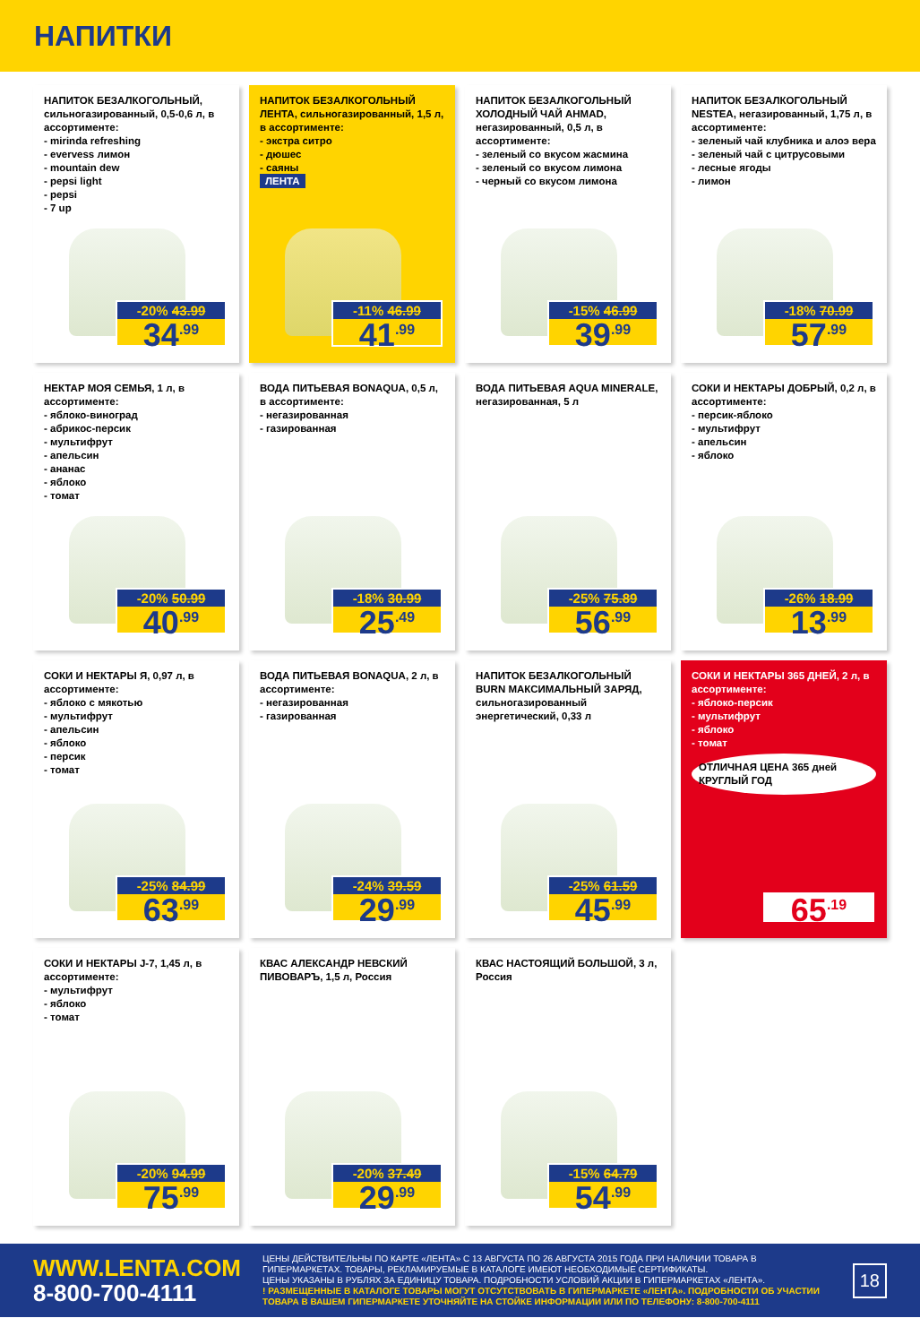НАПИТКИ
НАПИТОК БЕЗАЛКОГОЛЬНЫЙ, сильногазированный, 0,5-0,6 л, в ассортименте:
- mirinda refreshing
- evervess лимон
- mountain dew
- pepsi light
- pepsi
- 7 up
-20% 43.99
34<sup>.99</sup>
НАПИТОК БЕЗАЛКОГОЛЬНЫЙ ЛЕНТА, сильногазированный, 1,5 л, в ассортименте:
- экстра ситро
- дюшес
- саяны
ЛЕНТА
-11% 46.99
41<sup>.99</sup>
НАПИТОК БЕЗАЛКОГОЛЬНЫЙ ХОЛОДНЫЙ ЧАЙ AHMAD, негазированный, 0,5 л, в ассортименте:
- зеленый со вкусом жасмина
- зеленый со вкусом лимона
- черный со вкусом лимона
-15% 46.99
39<sup>.99</sup>
НАПИТОК БЕЗАЛКОГОЛЬНЫЙ NESTEA, негазированный, 1,75 л, в ассортименте:
- зеленый чай клубника и алоэ вера
- зеленый чай с цитрусовыми
- лесные ягоды
- лимон
-18% 70.99
57<sup>.99</sup>
НЕКТАР МОЯ СЕМЬЯ, 1 л, в ассортименте:
- яблоко-виноград
- абрикос-персик
- мультифрут
- апельсин
- ананас
- яблоко
- томат
-20% 50.99
40<sup>.99</sup>
ВОДА ПИТЬЕВАЯ BONAQUA, 0,5 л, в ассортименте:
- негазированная
- газированная
-18% 30.99
25<sup>.49</sup>
ВОДА ПИТЬЕВАЯ AQUA MINERALE, негазированная, 5 л
-25% 75.89
56<sup>.99</sup>
СОКИ И НЕКТАРЫ ДОБРЫЙ, 0,2 л, в ассортименте:
- персик-яблоко
- мультифрут
- апельсин
- яблоко
-26% 18.99
13<sup>.99</sup>
СОКИ И НЕКТАРЫ Я, 0,97 л, в ассортименте:
- яблоко с мякотью
- мультифрут
- апельсин
- яблоко
- персик
- томат
-25% 84.99
63<sup>.99</sup>
ВОДА ПИТЬЕВАЯ BONAQUA, 2 л, в ассортименте:
- негазированная
- газированная
-24% 39.59
29<sup>.99</sup>
НАПИТОК БЕЗАЛКОГОЛЬНЫЙ BURN МАКСИМАЛЬНЫЙ ЗАРЯД, сильногазированный энергетический, 0,33 л
-25% 61.59
45<sup>.99</sup>
СОКИ И НЕКТАРЫ 365 ДНЕЙ, 2 л, в ассортименте:
- яблоко-персик
- мультифрут
- яблоко
- томат
ОТЛИЧНАЯ ЦЕНА 365 дней КРУГЛЫЙ ГОД
65<sup>.19</sup>
СОКИ И НЕКТАРЫ J-7, 1,45 л, в ассортименте:
- мультифрут
- яблоко
- томат
-20% 94.99
75<sup>.99</sup>
КВАС АЛЕКСАНДР НЕВСКИЙ ПИВОВАРЪ, 1,5 л, Россия
-20% 37.49
29<sup>.99</sup>
КВАС НАСТОЯЩИЙ БОЛЬШОЙ, 3 л, Россия
-15% 64.79
54<sup>.99</sup>
WWW.LENTA.COM
8-800-700-4111
ЦЕНЫ ДЕЙСТВИТЕЛЬНЫ ПО КАРТЕ «ЛЕНТА» С 13 АВГУСТА ПО 26 АВГУСТА 2015 ГОДА ПРИ НАЛИЧИИ ТОВАРА В ГИПЕРМАРКЕТАХ. ТОВАРЫ, РЕКЛАМИРУЕМЫЕ В КАТАЛОГЕ ИМЕЮТ НЕОБХОДИМЫЕ СЕРТИФИКАТЫ.
ЦЕНЫ УКАЗАНЫ В РУБЛЯХ ЗА ЕДИНИЦУ ТОВАРА. ПОДРОБНОСТИ УСЛОВИЙ АКЦИИ В ГИПЕРМАРКЕТАХ «ЛЕНТА».
! РАЗМЕЩЕННЫЕ В КАТАЛОГЕ ТОВАРЫ МОГУТ ОТСУТСТВОВАТЬ В ГИПЕРМАРКЕТЕ «ЛЕНТА». ПОДРОБНОСТИ ОБ УЧАСТИИ ТОВАРА В ВАШЕМ ГИПЕРМАРКЕТЕ УТОЧНЯЙТЕ НА СТОЙКЕ ИНФОРМАЦИИ ИЛИ ПО ТЕЛЕФОНУ: 8-800-700-4111
18